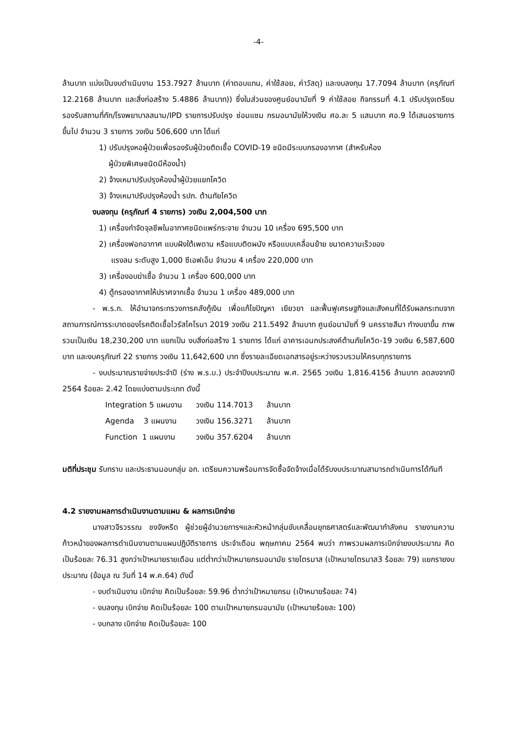-4-
ล้านบาท แบ่งเป็นงบดำเนินงาน 153.7927 ล้านบาท (ค่าตอบแทน, ค่าใช้สอย, ค่าวัสดุ) และงบลงทุน 17.7094 ล้านบาท (ครุภัณฑ์ 12.2168 ล้านบาท และสิ่งก่อสร้าง 5.4886 ล้านบาท)) ซึ่งในส่วนของศูนย์อนามัยที่ 9 ค่าใช้สอย กิจกรรมที่ 4.1 ปรับปรุงเตรียมรองรับสถานที่กัก/โรงพยาบาลสนาม/IPD รายการปรับปรุง ซ่อมแซม กรมอนามัยให้วงเงิน ศอ.ละ 5 แสนบาท ศอ.9 ได้เสนอรายการขึ้นไป จำนวน 3 รายการ วงเงิน 506,600 บาท ได้แก่
1) ปรับปรุงหอผู้ป่วยเพื่อรองรับผู้ป่วยติดเชื้อ COVID-19 ชนิดมีระบบกรองอากาศ (สำหรับห้อง
ผู้ป่วยพิเศษชนิดมีห้องน้ำ)
2) จ้างเหมาปรับปรุงห้องน้ำผู้ป่วยแยกโควิด
3) จ้างเหมาปรับปรุงห้องน้ำ รปภ. ต้านภัยโควิด
งบลงทุน (ครุภัณฑ์ 4 รายการ) วงเงิน 2,004,500 บาท
1) เครื่องกำจัดจุลชีพในอากาศชนิดแพร่กระจาย จำนวน 10 เครื่อง 695,500 บาท
2) เครื่องฟอกอากาศ แบบฝังใต้เพดาน หรือแบบติดผนัง หรือแบบเคลื่อนย้าย ขนาดความเร็วของ
แรงลม ระดับสูง 1,000 ซีเอฟเอ็ม จำนวน 4 เครื่อง 220,000 บาท
3) เครื่องอบฆ่าเชื้อ จำนวน 1 เครื่อง 600,000 บาท
4) ตู้กรองอากาศให้ปราศจากเชื้อ จำนวน 1 เครื่อง 489,000 บาท
- พ.ร.ก. ให้อำนาจกระทรวงการคลังกู้เงิน เพื่อแก้ไขปัญหา เยียวยา และฟื้นฟูเศรษฐกิจและสังคมที่ได้รับผลกระทบจากสถานการณ์การระบาดของโรคติดเชื้อไวรัสโคโรนา 2019 วงเงิน 211.5492 ล้านบาท ศูนย์อนามัยที่ 9 นครราชสีมา ทำงบขาขึ้น ภาพรวมเป็นเงิน 18,230,200 บาท แยกเป็น งบสิ่งก่อสร้าง 1 รายการ ได้แก่ อาคารเอนกประสงค์ต้านภัยโควิด-19 วงเงิน 6,587,600 บาท และงบครุภัณฑ์ 22 รายการ วงเงิน 11,642,600 บาท ซึ่งรายละเอียดเอกสารอยู่ระหว่างรวบรวมให้ครบทุกรายการ
- งบประมาณรายจ่ายประจำปี (ร่าง พ.ร.บ.) ประจำปีงบประมาณ พ.ศ. 2565 วงเงิน 1,816.4156 ล้านบาท ลดลงจากปี 2564 ร้อยละ 2.42 โดยแบ่งตามประเภท ดังนี้
| Integration 5 แผนงาน | วงเงิน 114.7013 | ล้านบาท |
| Agenda 3 แผนงาน | วงเงิน 156.3271 | ล้านบาท |
| Function 1 แผนงาน | วงเงิน 357.6204 | ล้านบาท |
มติที่ประชุม รับทราบ และประธานมอบกลุ่ม อก. เตรียมความพร้อมการจัดซื้อจัดจ้างเมื่อได้รับงบประมาณสามารถดำเนินการได้ทันที
4.2 รายงานผลการดำเนินงานตามแผน & ผลการเบิกจ่าย
นางสาวจีรวรรณ ชงจังหรีด ผู้ช่วยผู้อำนวยการฯและหัวหน้ากลุ่มขับเคลื่อนยุทธศาสตร์และพัฒนากำลังคน รายงานความก้าวหน้าของผลการดำเนินงานตามแผนปฏิบัติราชการ ประจำเดือน พฤษภาคม 2564 พบว่า ภาพรวมผลการเบิกจ่ายงบประมาณ คิดเป็นร้อยละ 76.31 สูงกว่าเป้าหมายรายเดือน แต่ต่ำกว่าเป้าหมายกรมอนามัย รายไตรมาส (เป้าหมายไตรมาส3 ร้อยละ 79) แยกรายงบประมาณ (ข้อมูล ณ วันที่ 14 พ.ค.64) ดังนี้
- งบดำเนินงาน เบิกจ่าย คิดเป็นร้อยละ 59.96 ต่ำกว่าเป้าหมายกรม (เป้าหมายร้อยละ 74)
- งบลงทุน เบิกจ่าย คิดเป็นร้อยละ 100 ตามเป้าหมายกรมอนามัย (เป้าหมายร้อยละ 100)
- งบกลาง เบิกจ่าย คิดเป็นร้อยละ 100